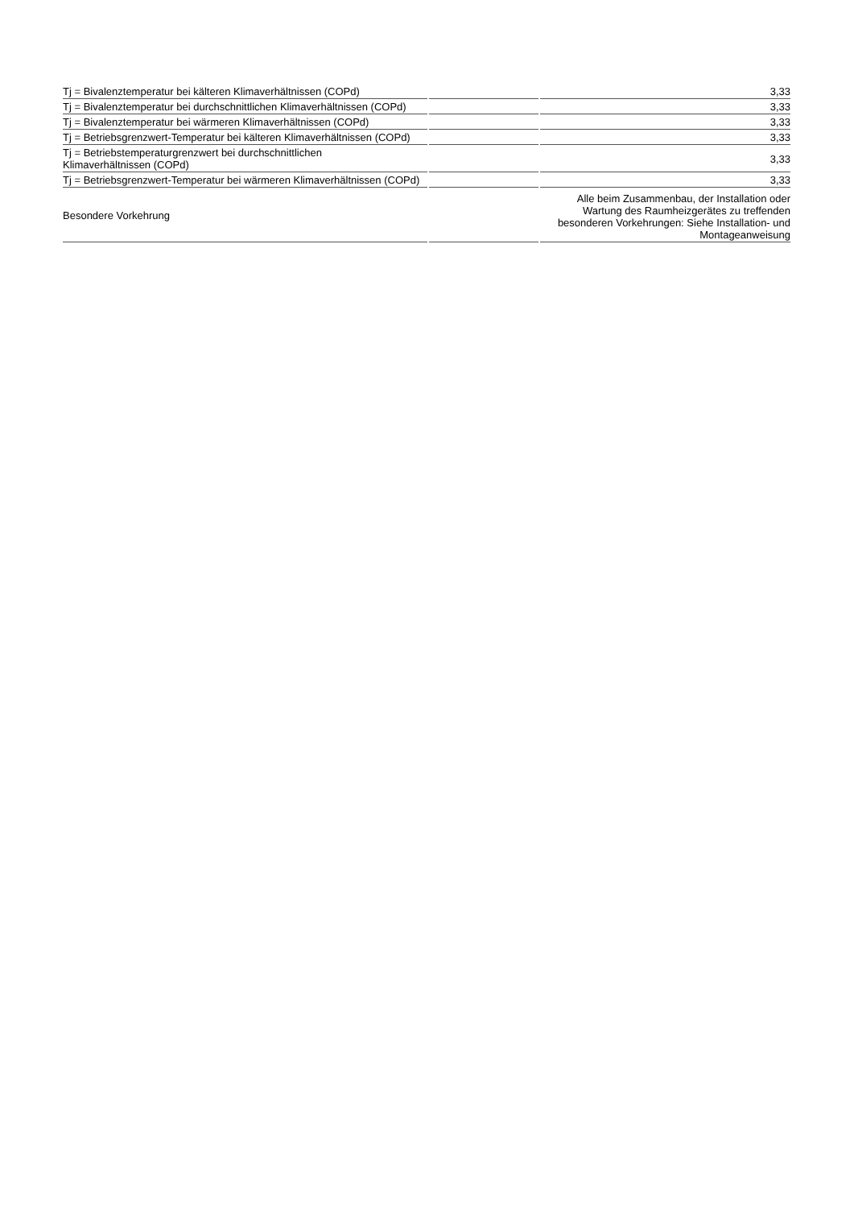| Tj = Bivalenztemperatur bei kälteren Klimaverhältnissen (COPd) | | 3,33 |
| Tj = Bivalenztemperatur bei durchschnittlichen Klimaverhältnissen (COPd) | | 3,33 |
| Tj = Bivalenztemperatur bei wärmeren Klimaverhältnissen (COPd) | | 3,33 |
| Tj = Betriebsgrenzwert-Temperatur bei kälteren Klimaverhältnissen (COPd) | | 3,33 |
| Tj = Betriebstemperaturgrenzwert bei durchschnittlichen Klimaverhältnissen (COPd) | | 3,33 |
| Tj = Betriebsgrenzwert-Temperatur bei wärmeren Klimaverhältnissen (COPd) | | 3,33 |
| Besondere Vorkehrung | | Alle beim Zusammenbau, der Installation oder Wartung des Raumheizgerätes zu treffenden besonderen Vorkehrungen: Siehe Installation- und Montageanweisung |